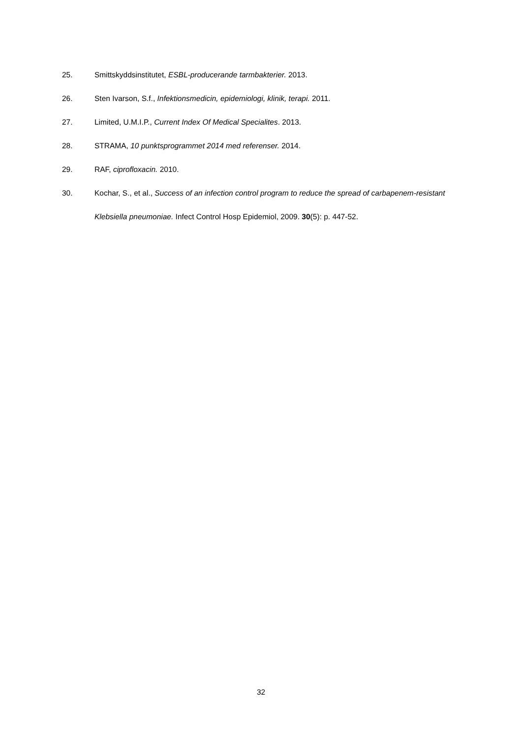25. Smittskyddsinstitutet, ESBL-producerande tarmbakterier. 2013.
26. Sten Ivarson, S.f., Infektionsmedicin, epidemiologi, klinik, terapi. 2011.
27. Limited, U.M.I.P., Current Index Of Medical Specialites. 2013.
28. STRAMA, 10 punktsprogrammet 2014 med referenser. 2014.
29. RAF, ciprofloxacin. 2010.
30. Kochar, S., et al., Success of an infection control program to reduce the spread of carbapenem-resistant Klebsiella pneumoniae. Infect Control Hosp Epidemiol, 2009. 30(5): p. 447-52.
32